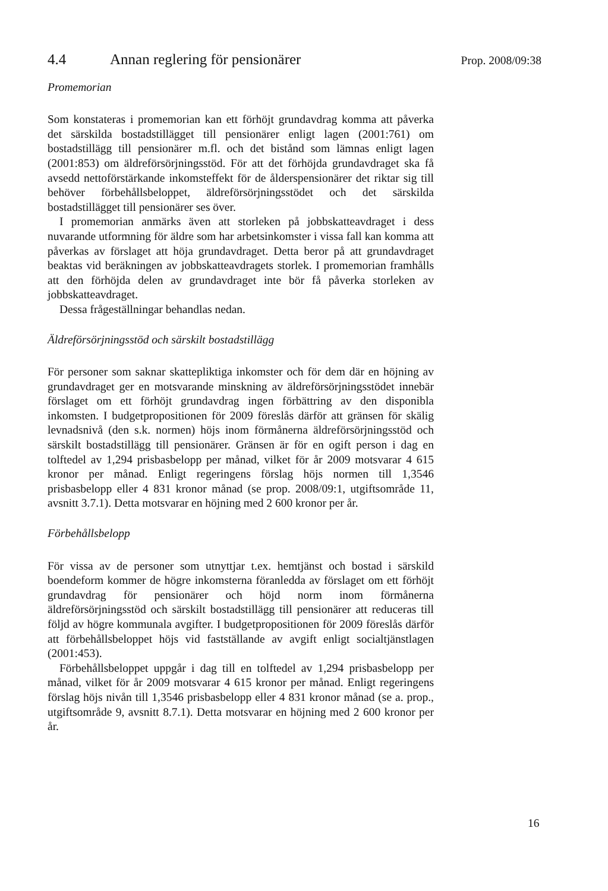4.4 Annan reglering för pensionärer
Prop. 2008/09:38
Promemorian
Som konstateras i promemorian kan ett förhöjt grundavdrag komma att påverka det särskilda bostadstillägget till pensionärer enligt lagen (2001:761) om bostadstillägg till pensionärer m.fl. och det bistånd som lämnas enligt lagen (2001:853) om äldreförsörjningsstöd. För att det förhöjda grundavdraget ska få avsedd nettoförstärkande inkomsteffekt för de ålderspensionärer det riktar sig till behöver förbehållsbeloppet, äldreförsörjningsstödet och det särskilda bostadstillägget till pensionärer ses över.
I promemorian anmärks även att storleken på jobbskatteavdraget i dess nuvarande utformning för äldre som har arbetsinkomster i vissa fall kan komma att påverkas av förslaget att höja grundavdraget. Detta beror på att grundavdraget beaktas vid beräkningen av jobbskatteavdragets storlek. I promemorian framhålls att den förhöjda delen av grundavdraget inte bör få påverka storleken av jobbskatteavdraget.
Dessa frågeställningar behandlas nedan.
Äldreförsörjningsstöd och särskilt bostadstillägg
För personer som saknar skattepliktiga inkomster och för dem där en höjning av grundavdraget ger en motsvarande minskning av äldreförsörjningsstödet innebär förslaget om ett förhöjt grundavdrag ingen förbättring av den disponibla inkomsten. I budgetpropositionen för 2009 föreslås därför att gränsen för skälig levnadsnivå (den s.k. normen) höjs inom förmånerna äldreförsörjningsstöd och särskilt bostadstillägg till pensionärer. Gränsen är för en ogift person i dag en tolftedel av 1,294 prisbasbelopp per månad, vilket för år 2009 motsvarar 4 615 kronor per månad. Enligt regeringens förslag höjs normen till 1,3546 prisbasbelopp eller 4 831 kronor månad (se prop. 2008/09:1, utgiftsområde 11, avsnitt 3.7.1). Detta motsvarar en höjning med 2 600 kronor per år.
Förbehållsbelopp
För vissa av de personer som utnyttjar t.ex. hemtjänst och bostad i särskild boendeform kommer de högre inkomsterna föranledda av förslaget om ett förhöjt grundavdrag för pensionärer och höjd norm inom förmånerna äldreförsörjningsstöd och särskilt bostadstillägg till pensionärer att reduceras till följd av högre kommunala avgifter. I budgetpropositionen för 2009 föreslås därför att förbehållsbeloppet höjs vid fastställande av avgift enligt socialtjänstlagen (2001:453).
Förbehållsbeloppet uppgår i dag till en tolftedel av 1,294 prisbasbelopp per månad, vilket för år 2009 motsvarar 4 615 kronor per månad. Enligt regeringens förslag höjs nivån till 1,3546 prisbasbelopp eller 4 831 kronor månad (se a. prop., utgiftsområde 9, avsnitt 8.7.1). Detta motsvarar en höjning med 2 600 kronor per år.
16